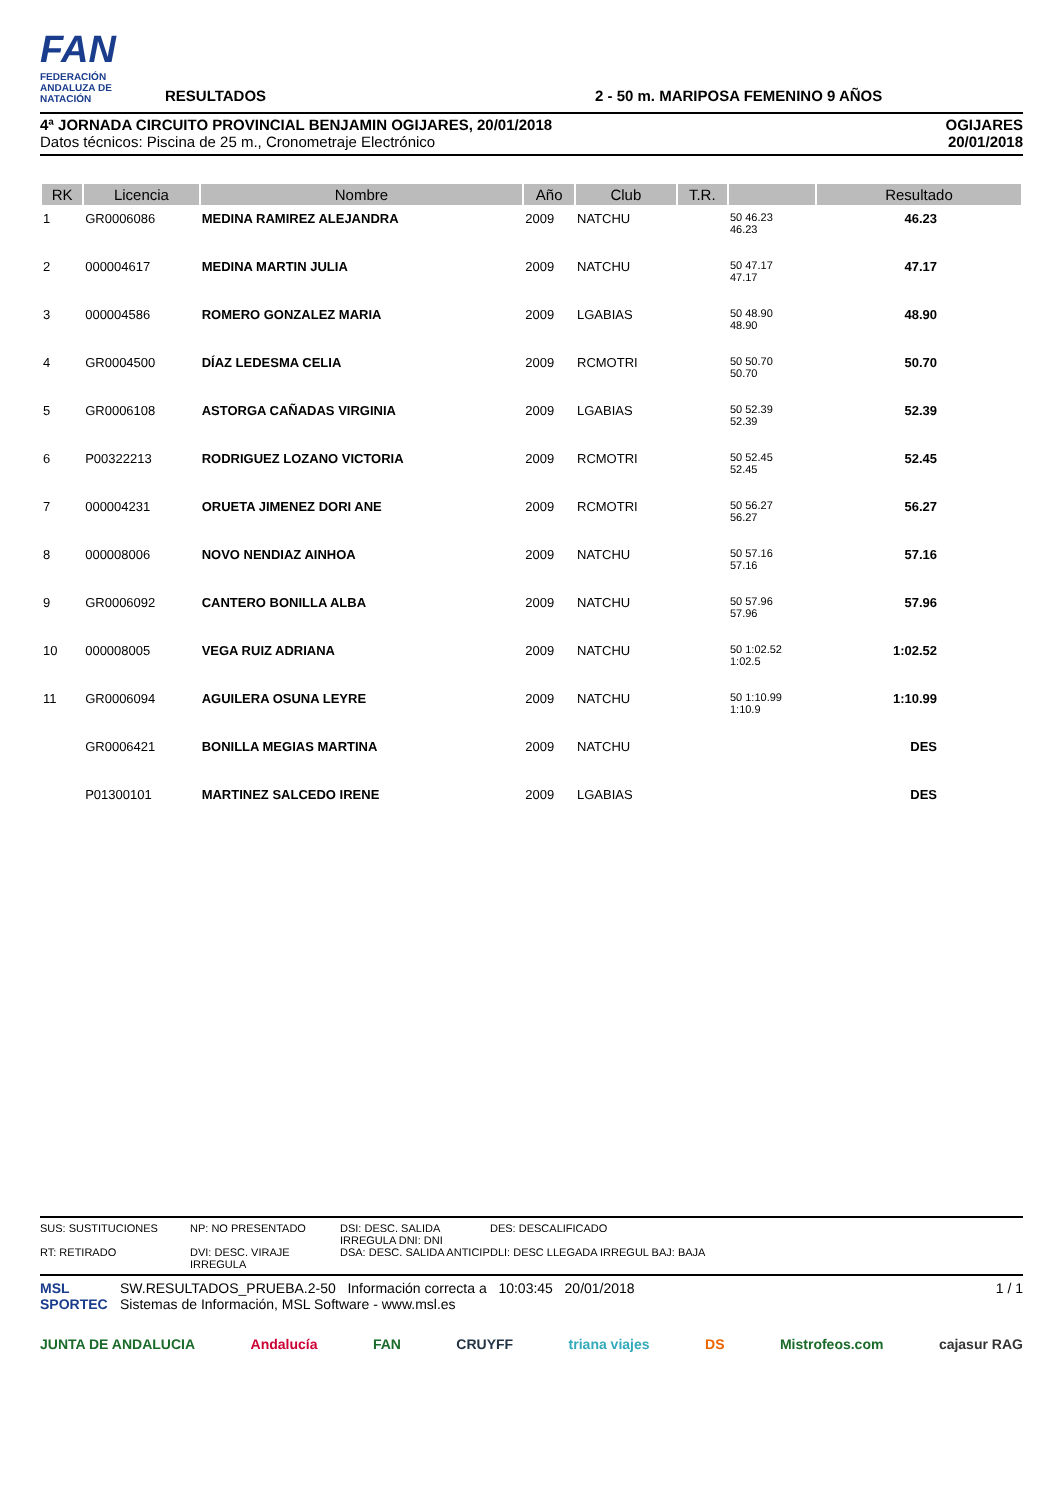FAN
FEDERACIÓN ANDALUZA DE NATACIÓN
RESULTADOS
2 - 50 m. MARIPOSA FEMENINO 9 AÑOS
4ª JORNADA CIRCUITO PROVINCIAL BENJAMIN OGIJARES, 20/01/2018
Datos técnicos: Piscina de 25 m., Cronometraje Electrónico
OGIJARES
20/01/2018
| RK | Licencia | Nombre | Año | Club | T.R. | | Resultado |
| --- | --- | --- | --- | --- | --- | --- | --- |
| 1 | GR0006086 | MEDINA RAMIREZ ALEJANDRA | 2009 | NATCHU | | 50 46.23 46.23 | 46.23 |
| 2 | 000004617 | MEDINA MARTIN JULIA | 2009 | NATCHU | | 50 47.17 47.17 | 47.17 |
| 3 | 000004586 | ROMERO GONZALEZ MARIA | 2009 | LGABIAS | | 50 48.90 48.90 | 48.90 |
| 4 | GR0004500 | DÍAZ LEDESMA CELIA | 2009 | RCMOTRI | | 50 50.70 50.70 | 50.70 |
| 5 | GR0006108 | ASTORGA CAÑADAS VIRGINIA | 2009 | LGABIAS | | 50 52.39 52.39 | 52.39 |
| 6 | P00322213 | RODRIGUEZ LOZANO VICTORIA | 2009 | RCMOTRI | | 50 52.45 52.45 | 52.45 |
| 7 | 000004231 | ORUETA JIMENEZ DORI ANE | 2009 | RCMOTRI | | 50 56.27 56.27 | 56.27 |
| 8 | 000008006 | NOVO NENDIAZ AINHOA | 2009 | NATCHU | | 50 57.16 57.16 | 57.16 |
| 9 | GR0006092 | CANTERO BONILLA ALBA | 2009 | NATCHU | | 50 57.96 57.96 | 57.96 |
| 10 | 000008005 | VEGA RUIZ ADRIANA | 2009 | NATCHU | | 50 1:02.52 1:02.5 | 1:02.52 |
| 11 | GR0006094 | AGUILERA OSUNA LEYRE | 2009 | NATCHU | | 50 1:10.99 1:10.9 | 1:10.99 |
| | GR0006421 | BONILLA MEGIAS MARTINA | 2009 | NATCHU | | | DES |
| | P01300101 | MARTINEZ SALCEDO IRENE | 2009 | LGABIAS | | | DES |
SUS: SUSTITUCIONES NP: NO PRESENTADO DSI: DESC. SALIDA IRREGULA DNI: DNI DES: DESCALIFICADO RT: RETIRADO DVI: DESC. VIRAJE IRREGULA DSA: DESC. SALIDA ANTICIP DLI: DESC LLEGADA IRREGUL BAJ: BAJA
MSL SPORTEC
SW.RESULTADOS_PRUEBA.2-50 Información correcta a 10:03:45 20/01/2018
Sistemas de Información, MSL Software - www.msl.es
1 / 1
JUNTA DE ANDALUCIA Andalucía FAN CRUYFF triana viajes DS Mistrofeos.com cajasur RAG